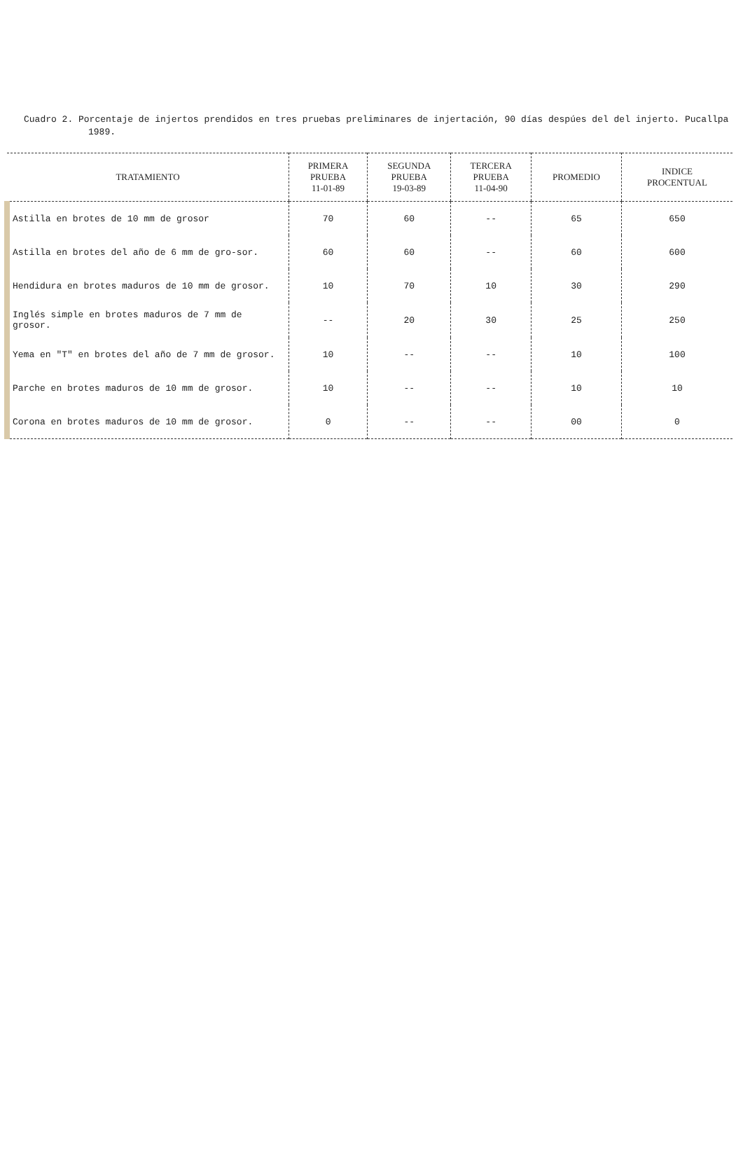Cuadro 2. Porcentaje de injertos prendidos en tres pruebas preliminares de injertación, 90 días despúes del del injerto. Pucallpa 1989.
| TRATAMIENTO | PRIMERA PRUEBA 11-01-89 | SEGUNDA PRUEBA 19-03-89 | TERCERA PRUEBA 11-04-90 | PROMEDIO | INDICE PROCENTUAL |
| --- | --- | --- | --- | --- | --- |
| Astilla en brotes de 10 mm de grosor | 70 | 60 | -- | 65 | 650 |
| Astilla en brotes del año de 6 mm de gro-sor. | 60 | 60 | -- | 60 | 600 |
| Hendidura en brotes maduros de 10 mm de grosor. | 10 | 70 | 10 | 30 | 290 |
| Inglés simple en brotes maduros de 7 mm de grosor. | -- | 20 | 30 | 25 | 250 |
| Yema en "T" en brotes del año de 7 mm de grosor. | 10 | -- | -- | 10 | 100 |
| Parche en brotes maduros de 10 mm de grosor. | 10 | -- | -- | 10 | 10 |
| Corona en brotes maduros de 10 mm de grosor. | 0 | -- | -- | 00 | 0 |